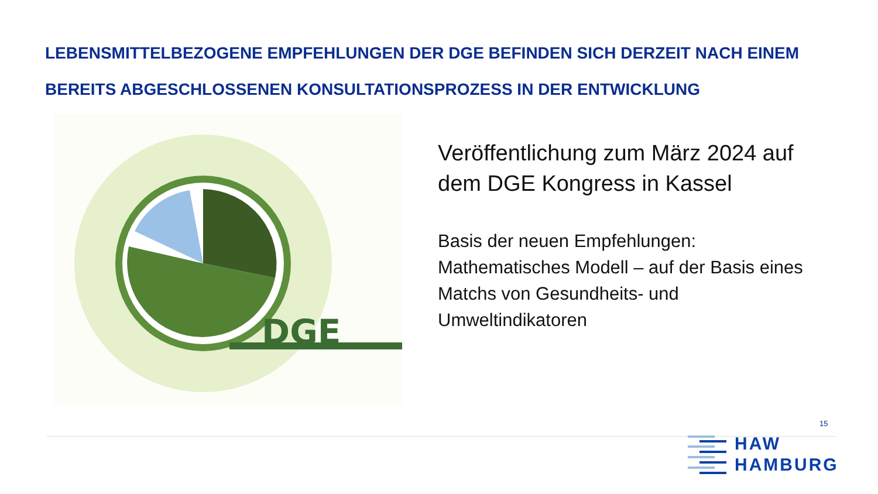LEBENSMITTELBEZOGENE EMPFEHLUNGEN DER DGE BEFINDEN SICH DERZEIT NACH EINEM BEREITS ABGESCHLOSSENEN KONSULTATIONSPROZESS IN DER ENTWICKLUNG
DGE
Veröffentlichung zum März 2024 auf dem DGE Kongress in Kassel
Basis der neuen Empfehlungen: Mathematisches Modell – auf der Basis eines Matchs von Gesundheits- und Umweltindikatoren
15
HAW
HAMBURG